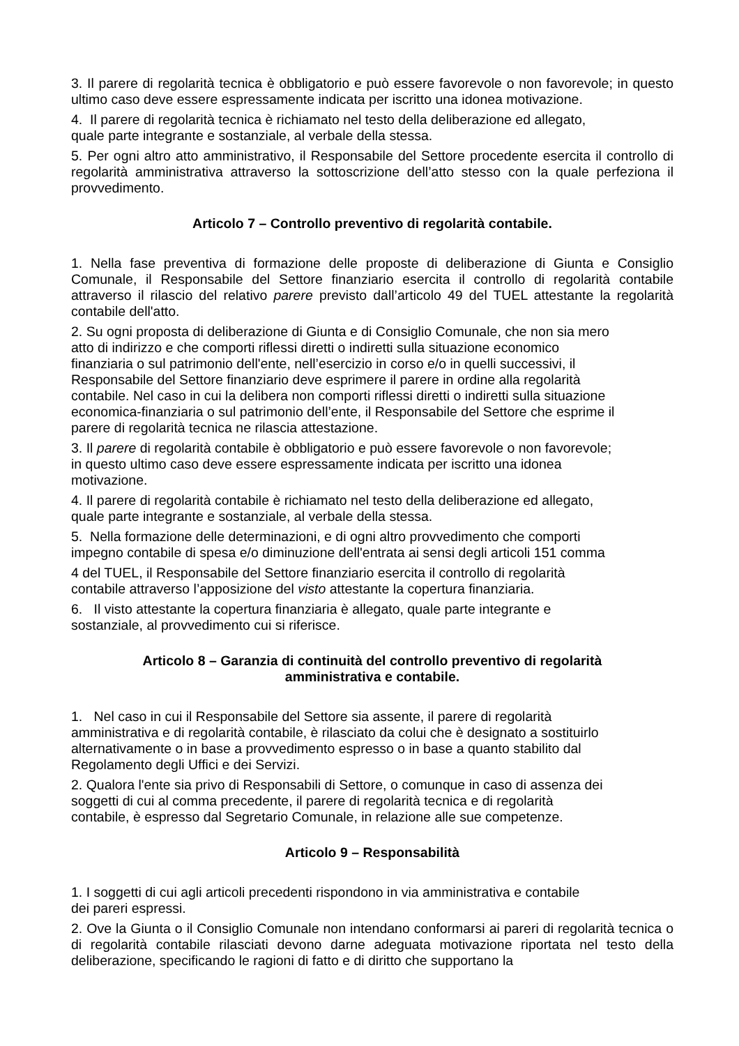3. Il parere di regolarità tecnica è obbligatorio e può essere favorevole o non favorevole; in questo ultimo caso deve essere espressamente indicata per iscritto una idonea motivazione.
4. Il parere di regolarità tecnica è richiamato nel testo della deliberazione ed allegato,
quale parte integrante e sostanziale, al verbale della stessa.
5. Per ogni altro atto amministrativo, il Responsabile del Settore procedente esercita il controllo di regolarità amministrativa attraverso la sottoscrizione dell’atto stesso con la quale perfeziona il provvedimento.
Articolo 7 – Controllo preventivo di regolarità contabile.
1. Nella fase preventiva di formazione delle proposte di deliberazione di Giunta e Consiglio Comunale, il Responsabile del Settore finanziario esercita il controllo di regolarità contabile attraverso il rilascio del relativo parere previsto dall’articolo 49 del TUEL attestante la regolarità contabile dell'atto.
2. Su ogni proposta di deliberazione di Giunta e di Consiglio Comunale, che non sia mero
atto di indirizzo e che comporti riflessi diretti o indiretti sulla situazione economico
finanziaria o sul patrimonio dell'ente, nell’esercizio in corso e/o in quelli successivi, il
Responsabile del Settore finanziario deve esprimere il parere in ordine alla regolarità
contabile. Nel caso in cui la delibera non comporti riflessi diretti o indiretti sulla situazione
economica-finanziaria o sul patrimonio dell’ente, il Responsabile del Settore che esprime il
parere di regolarità tecnica ne rilascia attestazione.
3. Il parere di regolarità contabile è obbligatorio e può essere favorevole o non favorevole;
in questo ultimo caso deve essere espressamente indicata per iscritto una idonea
motivazione.
4. Il parere di regolarità contabile è richiamato nel testo della deliberazione ed allegato,
quale parte integrante e sostanziale, al verbale della stessa.
5. Nella formazione delle determinazioni, e di ogni altro provvedimento che comporti
impegno contabile di spesa e/o diminuzione dell'entrata ai sensi degli articoli 151 comma
4 del TUEL, il Responsabile del Settore finanziario esercita il controllo di regolarità
contabile attraverso l’apposizione del visto attestante la copertura finanziaria.
6. Il visto attestante la copertura finanziaria è allegato, quale parte integrante e
sostanziale, al provvedimento cui si riferisce.
Articolo 8 – Garanzia di continuità del controllo preventivo di regolarità
amministrativa e contabile.
1. Nel caso in cui il Responsabile del Settore sia assente, il parere di regolarità
amministrativa e di regolarità contabile, è rilasciato da colui che è designato a sostituirlo
alternativamente o in base a provvedimento espresso o in base a quanto stabilito dal
Regolamento degli Uffici e dei Servizi.
2. Qualora l'ente sia privo di Responsabili di Settore, o comunque in caso di assenza dei
soggetti di cui al comma precedente, il parere di regolarità tecnica e di regolarità
contabile, è espresso dal Segretario Comunale, in relazione alle sue competenze.
Articolo 9 – Responsabilità
1. I soggetti di cui agli articoli precedenti rispondono in via amministrativa e contabile
dei pareri espressi.
2. Ove la Giunta o il Consiglio Comunale non intendano conformarsi ai pareri di regolarità tecnica o di regolarità contabile rilasciati devono darne adeguata motivazione riportata nel testo della deliberazione, specificando le ragioni di fatto e di diritto che supportano la